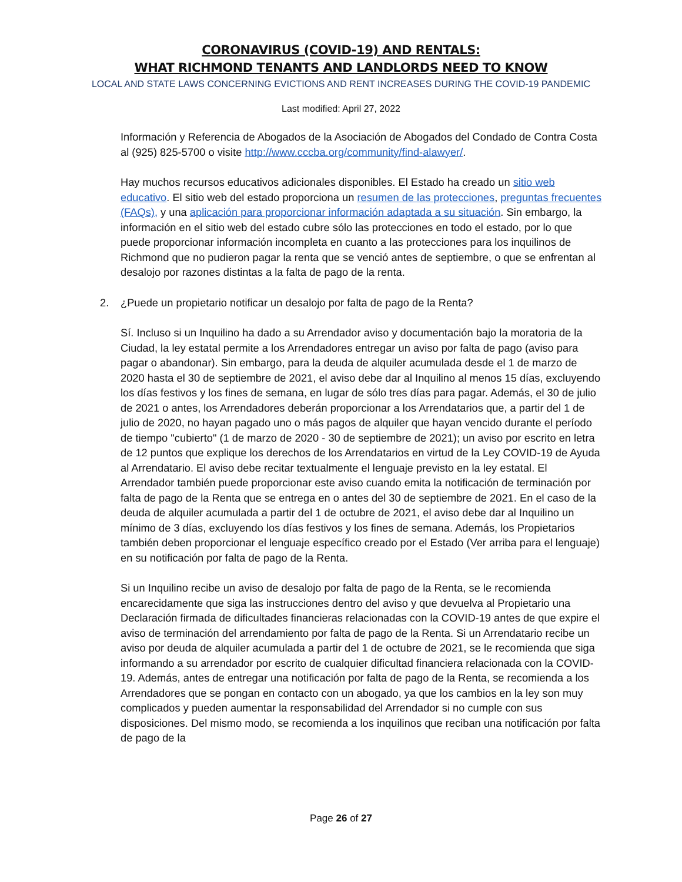CORONAVIRUS (COVID-19) AND RENTALS:
WHAT RICHMOND TENANTS AND LANDLORDS NEED TO KNOW
LOCAL AND STATE LAWS CONCERNING EVICTIONS AND RENT INCREASES DURING THE COVID-19 PANDEMIC
Last modified: April 27, 2022
Información y Referencia de Abogados de la Asociación de Abogados del Condado de Contra Costa al (925) 825-5700 o visite http://www.cccba.org/community/find-alawyer/.
Hay muchos recursos educativos adicionales disponibles. El Estado ha creado un sitio web educativo. El sitio web del estado proporciona un resumen de las protecciones, preguntas frecuentes (FAQs), y una aplicación para proporcionar información adaptada a su situación. Sin embargo, la información en el sitio web del estado cubre sólo las protecciones en todo el estado, por lo que puede proporcionar información incompleta en cuanto a las protecciones para los inquilinos de Richmond que no pudieron pagar la renta que se venció antes de septiembre, o que se enfrentan al desalojo por razones distintas a la falta de pago de la renta.
2. ¿Puede un propietario notificar un desalojo por falta de pago de la Renta?
Sí. Incluso si un Inquilino ha dado a su Arrendador aviso y documentación bajo la moratoria de la Ciudad, la ley estatal permite a los Arrendadores entregar un aviso por falta de pago (aviso para pagar o abandonar). Sin embargo, para la deuda de alquiler acumulada desde el 1 de marzo de 2020 hasta el 30 de septiembre de 2021, el aviso debe dar al Inquilino al menos 15 días, excluyendo los días festivos y los fines de semana, en lugar de sólo tres días para pagar. Además, el 30 de julio de 2021 o antes, los Arrendadores deberán proporcionar a los Arrendatarios que, a partir del 1 de julio de 2020, no hayan pagado uno o más pagos de alquiler que hayan vencido durante el período de tiempo "cubierto" (1 de marzo de 2020 - 30 de septiembre de 2021); un aviso por escrito en letra de 12 puntos que explique los derechos de los Arrendatarios en virtud de la Ley COVID-19 de Ayuda al Arrendatario. El aviso debe recitar textualmente el lenguaje previsto en la ley estatal. El Arrendador también puede proporcionar este aviso cuando emita la notificación de terminación por falta de pago de la Renta que se entrega en o antes del 30 de septiembre de 2021. En el caso de la deuda de alquiler acumulada a partir del 1 de octubre de 2021, el aviso debe dar al Inquilino un mínimo de 3 días, excluyendo los días festivos y los fines de semana. Además, los Propietarios también deben proporcionar el lenguaje específico creado por el Estado (Ver arriba para el lenguaje) en su notificación por falta de pago de la Renta.
Si un Inquilino recibe un aviso de desalojo por falta de pago de la Renta, se le recomienda encarecidamente que siga las instrucciones dentro del aviso y que devuelva al Propietario una Declaración firmada de dificultades financieras relacionadas con la COVID-19 antes de que expire el aviso de terminación del arrendamiento por falta de pago de la Renta. Si un Arrendatario recibe un aviso por deuda de alquiler acumulada a partir del 1 de octubre de 2021, se le recomienda que siga informando a su arrendador por escrito de cualquier dificultad financiera relacionada con la COVID-19. Además, antes de entregar una notificación por falta de pago de la Renta, se recomienda a los Arrendadores que se pongan en contacto con un abogado, ya que los cambios en la ley son muy complicados y pueden aumentar la responsabilidad del Arrendador si no cumple con sus disposiciones. Del mismo modo, se recomienda a los inquilinos que reciban una notificación por falta de pago de la
Page 26 of 27